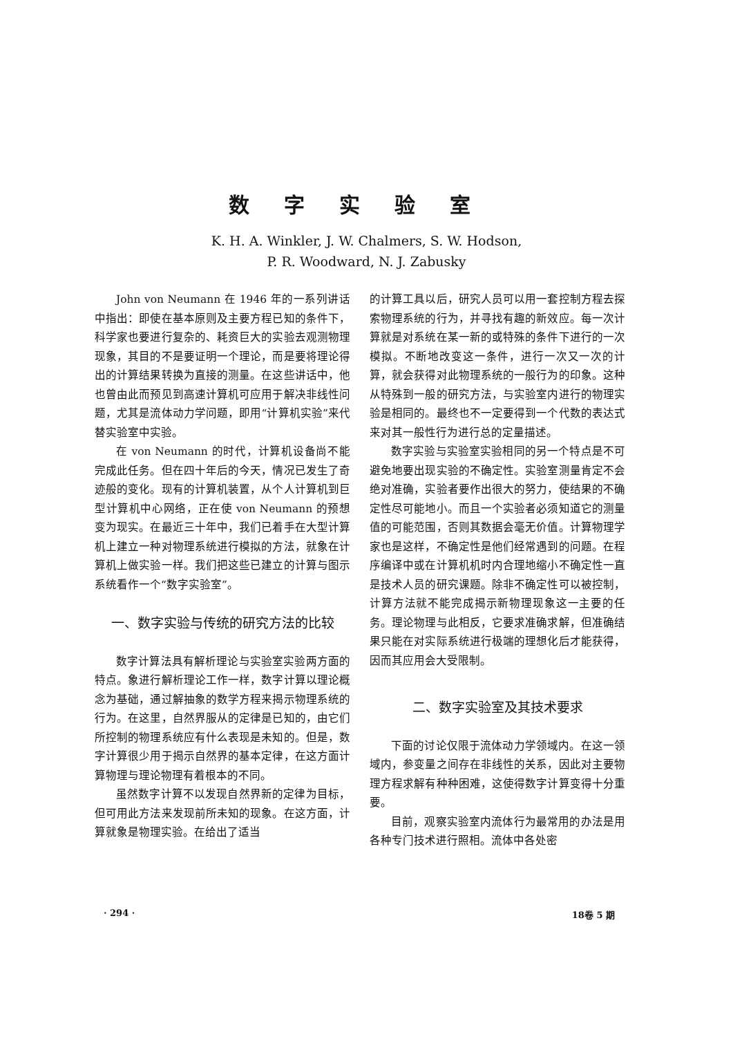数字实验室
K. H. A. Winkler, J. W. Chalmers, S. W. Hodson,
P. R. Woodward, N. J. Zabusky
John von Neumann 在 1946 年的一系列讲话中指出：即使在基本原则及主要方程已知的条件下，科学家也要进行复杂的、耗资巨大的实验去观测物理现象，其目的不是要证明一个理论，而是要将理论得出的计算结果转换为直接的测量。在这些讲话中，他也曾由此而预见到高速计算机可应用于解决非线性问题，尤其是流体动力学问题，即用“计算机实验”来代替实验室中实验。
在 von Neumann 的时代，计算机设备尚不能完成此任务。但在四十年后的今天，情况已发生了奇迹般的变化。现有的计算机装置，从个人计算机到巨型计算机中心网络，正在使 von Neumann 的预想变为现实。在最近三十年中，我们已着手在大型计算机上建立一种对物理系统进行模拟的方法，就象在计算机上做实验一样。我们把这些已建立的计算与图示系统看作一个“数字实验室”。
一、数字实验与传统的研究方法的比较
数字计算法具有解析理论与实验室实验两方面的特点。象进行解析理论工作一样，数字计算以理论概念为基础，通过解抽象的数学方程来揭示物理系统的行为。在这里，自然界服从的定律是已知的，由它们所控制的物理系统应有什么表现是未知的。但是，数字计算很少用于揭示自然界的基本定律，在这方面计算物理与理论物理有着根本的不同。
虽然数字计算不以发现自然界新的定律为目标，但可用此方法来发现前所未知的现象。在这方面，计算就象是物理实验。在给出了适当
的计算工具以后，研究人员可以用一套控制方程去探索物理系统的行为，并寻找有趣的新效应。每一次计算就是对系统在某一新的或特殊的条件下进行的一次模拟。不断地改变这一条件，进行一次又一次的计算，就会获得对此物理系统的一般行为的印象。这种从特殊到一般的研究方法，与实验室内进行的物理实验是相同的。最终也不一定要得到一个代数的表达式来对其一般性行为进行总的定量描述。
数字实验与实验室实验相同的另一个特点是不可避免地要出现实验的不确定性。实验室测量肯定不会绝对准确，实验者要作出很大的努力，使结果的不确定性尽可能地小。而且一个实验者必须知道它的测量值的可能范围，否则其数据会毫无价值。计算物理学家也是这样，不确定性是他们经常遇到的问题。在程序编译中或在计算机机时内合理地缩小不确定性一直是技术人员的研究课题。除非不确定性可以被控制，计算方法就不能完成揭示新物理现象这一主要的任务。理论物理与此相反，它要求准确求解，但准确结果只能在对实际系统进行极端的理想化后才能获得，因而其应用会大受限制。
二、数字实验室及其技术要求
下面的讨论仅限于流体动力学领域内。在这一领域内，参变量之间存在非线性的关系，因此对主要物理方程求解有种种困难，这使得数字计算变得十分重要。
目前，观察实验室内流体行为最常用的办法是用各种专门技术进行照相。流体中各处密
· 294 · 18卷 5 期